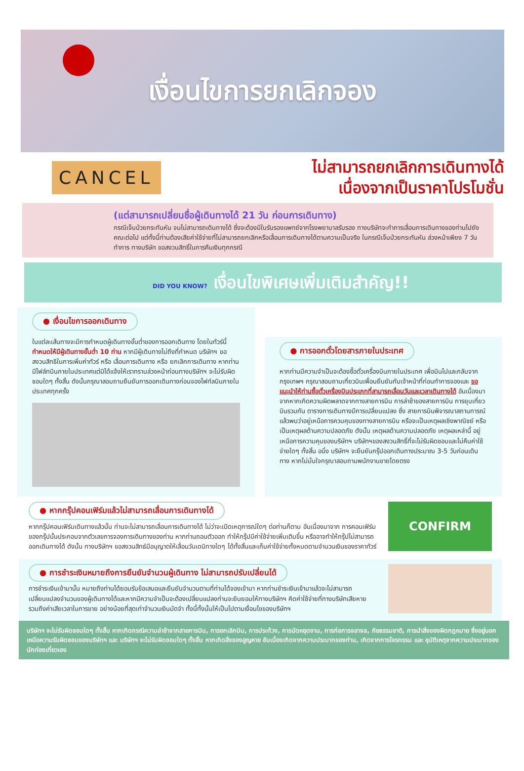เงื่อนไขการยกเลิกจอง
CANCEL
ไม่สามารถยกเลิกการเดินทางได้
เนื่องจากเป็นราคาโปรโมชั่น
(แต่สามารถเปลี่ยนชื่อผู้เดินทางได้ 21 วัน ก่อนการเดินทาง)
กรณีเจ็บป่วยกระทันหัน จนไม่สามารถเดินทางได้ ซึ่งจะต้องมีใบรับรองแพทย์จากโรงพยาบาลรับรอง ทางบริษัทจะทำการเลื่อนการเดินทางของท่านไปยังคณะต่อไป แต่ทั้งนี้ท่านต้องเสียค่าใช้จ่ายที่ไม่สามารถยกเลิกหรือเลื่อนการเดินทางได้ตามความเป็นจริง ในกรณีเจ็บป่วยกระทันหัน ล่วงหน้าเพียง 7 วันทำการ ทางบริษัท ขอสงวนสิทธิ์ในการคืนเงินทุกกรณี
DID YOU KNOW? เงื่อนไขพิเศษเพิ่มเติมสำคัญ!!
● เงื่อนไขการออกเดินทาง
ในแต่ละเส้นทางจะมีการกำหนดผู้เดินทางขั้นต่ำของการออกเดินทาง โดยในทัวร์นี้ กำหนดให้มีผู้เดินทางขั้นต่ำ 10 ท่าน หากมีผู้เดินทางไม่ถึงที่กำหนด บริษัทฯ ขอสงวนสิทธิในการเพิ่มค่าทัวร์ หรือ เลื่อนการเดินทาง หรือ ยกเลิกการเดินทาง หากท่านมีไฟล์ทบินภายในประเทศแต่มิได้แจ้งให้เราทราบล่วงหน้าก่อนทางบริษัทฯ จะไม่รับผิดชอบใดๆ ทั้งสิ้น ดังนั้นกรุณาสอบถามยืนยันการออกเดินทางก่อนจองไฟท์ลบินภายในประเทศทุกครั้ง
● การออกตั๋วโดยสารภายในประเทศ
หากท่านมีความจำเป็นจะต้องซื้อตั๋วเครื่องบินภายในประเทศ เพื่อบินไปและกลับจากกรุงเทพฯ กรุณาสอบถามเที่ยวบินเพื่อนยืนยันกับเจ้าหน้าที่ก่อนทำการจองและ ขอแนะนำให้ท่านซื้อตั๋วเครื่องบินประเภทที่สามารถเลื่อนวันและเวลาเดินทางได้ อันเนื่องมาจากหากเกิดความผิดพลาดจากทางสายการบิน การล่าช้าของสายการบิน การยุบเที่ยวบินรวมกัน ตารางการเดินทางมีการเปลี่ยนแปลง ซึ่ง สายการบินพิจารณาสถานการณ์แล้วพบว่าอยู่เหนือการควบคุมของทางสายการบิน หรือจะเป็นเหตุผลเชิงพาณิชย์ หรือเป็นเหตุผลด้านความปลอดภัย ดังนั้น เหตุผลด้านความปลอดภัย เหตุผลเหล่านี้ อยู่เหนือการความคุมของบริษัทฯ บริษัทฯของสงวนสิทธิ์ที่จะไม่รับผิดชอบและไม่คืนค่าใช้จ่ายใดๆ ทั้งสิ้น อนึ่ง บริษัทฯ จะยืนยันกรุ๊ปออกเดินทางประมาณ 3-5 วันก่อนเดินทาง หากไม่มั่นใจกรุณาสอบถามพนักงานขายโดยตรง
● หากกรุ๊ปคอนเฟิร์มแล้วไม่สามารถเลื่อนการเดินทางได้
หากกรุ๊ปคอนเฟิร์มเดินทางแล้วนั้น ท่านจะไม่สามารถเลื่อนการเดินทางได้ ไม่ว่าจะเปิดเหตุการณ์ใดๆ ต่อท่านก็ตาม อันเนื่องมาจาก การคอนเฟิร์มของกรุ๊ปนั้นประกอบจากตัวเลขการจองการเดินทางของท่าน หากท่านถอนตัวออก ทำให้กรุ๊ปมีค่าใช้จ่ายเพิ่มเติมขึ้น หรืออาจทำให้กรุ๊ปไม่สามารถออกเดินทางได้ ดังนั้น ทางบริษัทฯ ขอสงวนสิทธ์มีอนุญาตให้เลื่อนวันเดนิทางใดๆ ได้ทั้งสิ้นและเก็บค่าใช้จ่ายทั้งหมดตามจำนวนเงินของราคาทัวร์
CONFIRM
● การชำระเงินหมายถึงการยืนยันจำนวนผู้เดินทาง ไม่สามารถปรับเปลี่ยนได้
การชำระเงินเข้ามานั้น หมายถึงท่านได้ยอมรับข้อเสนอและยืนยันจำนวนตามที่ท่านได้จองเข้ามา หากท่านชำระเงินเข้ามาแล้วจะไม่สามารถเปลี่ยนแปลงจำนวนของผู้เดินทางได้และหากมีความจำเป็นจะต้องเปลี่ยนแปลงท่านจะยินยอมให้ทางบริษัทฯ คิดค่าใช้จ่ายที่ทางบริษัทเสียหาย รวมถึงค่าเสียเวลาในการขาย อย่างน้อยที่สุดเท่าจำนวนเงินมัดจำ ทั้งนี้ทั้งนั้นให้เป็นไปตามเงื่อนไขของบริษัทฯ
บริษัทฯ จะไม่รับผิดชอบใดๆ ทั้งสิ้น หากเกิดกรณีความล่าช้าจากสายการบิน, การยกเลิกบิน, การประท้วง, การนัดหยุดงาน, การก่อการจลาจล, ภัยธรรมชาติ, การนำสิ่งของผิดกฎหมาย ซึ่งอยู่นอกเหนือความรับผิดชอบของบริษัทฯ และ บริษัทฯ จะไม่รับผิดชอบใดๆ ทั้งสิ้น หากเกิดสิ่งของสูญหาย อันเนื่องเกิดจากความประมาทของท่าน, เกิดจากการโจรกรรม และ อุบัติเหตุจากความประมาทของนักท่องเที่ยวเอง